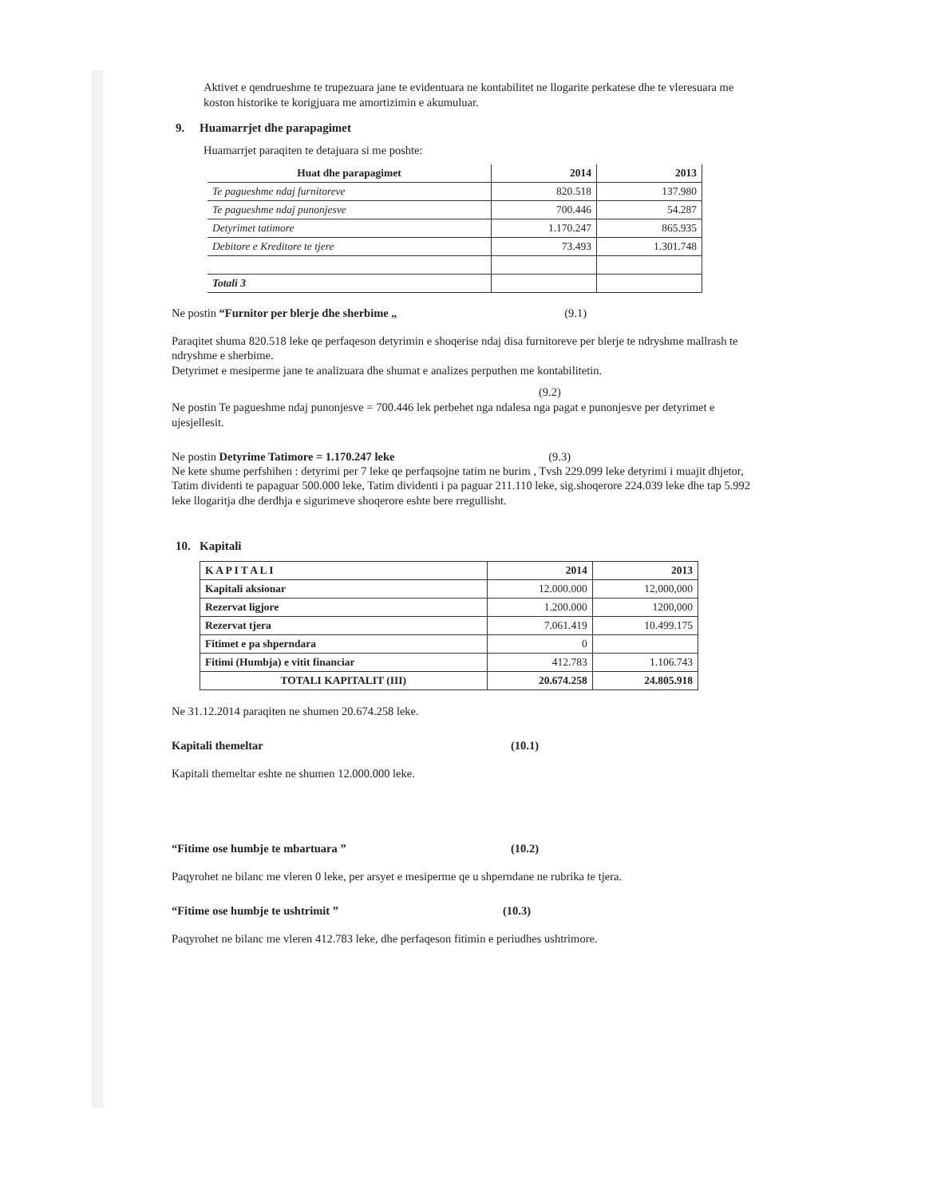Aktivet e qendrueshme te trupezuara jane te evidentuara ne kontabilitet ne llogarite perkatese dhe te vleresuara me koston historike te korigjuara me amortizimin e akumuluar.
9. Huamarrjet dhe parapagimet
Huamarrjet paraqiten te detajuara si me poshte:
| Huat dhe parapagimet | 2014 | 2013 |
| --- | --- | --- |
| Te pagueshme ndaj furnitoreve | 820.518 | 137.980 |
| Te pagueshme ndaj punonjesve | 700.446 | 54.287 |
| Detyrimet tatimore | 1.170.247 | 865.935 |
| Debitore e Kreditore te tjere | 73.493 | 1.301.748 |
| Totali 3 | | |
Ne postin “Furnitor per blerje dhe sherbime „ (9.1)
Paraqitet shuma 820.518 leke qe perfaqeson detyrimin e shoqerise ndaj disa furnitoreve per blerje te ndryshme mallrash te ndryshme e sherbime.
Detyrimet e mesiperme jane te analizuara dhe shumat e analizes perputhen me kontabilitetin.
(9.2)
Ne postin Te pagueshme ndaj punonjesve = 700.446 lek perbehet nga ndalesa nga pagat e punonjesve per detyrimet e ujesjellesit.
Ne postin Detyrime Tatimore = 1.170.247 leke (9.3)
Ne kete shume perfshihen : detyrimi per 7 leke qe perfaqsojne tatim ne burim , Tvsh 229.099 leke detyrimi i muajit dhjetor, Tatim dividenti te papaguar 500.000 leke, Tatim dividenti i pa paguar 211.110 leke, sig.shoqerore 224.039 leke dhe tap 5.992 leke llogaritja dhe derdhja e sigurimeve shoqerore eshte bere rregullisht.
10. Kapitali
| K A P I T A L I | 2014 | 2013 |
| --- | --- | --- |
| Kapitali aksionar | 12.000.000 | 12,000,000 |
| Rezervat ligjore | 1.200.000 | 1200,000 |
| Rezervat tjera | 7.061.419 | 10.499.175 |
| Fitimet e pa shperndara | 0 | |
| Fitimi (Humbja) e vitit financiar | 412.783 | 1.106.743 |
| TOTALI KAPITALIT (III) | 20.674.258 | 24.805.918 |
Ne 31.12.2014 paraqiten ne shumen 20.674.258 leke.
Kapitali themeltar (10.1)
Kapitali themeltar eshte ne shumen 12.000.000 leke.
“Fitime ose humbje te mbartuara ” (10.2)
Paqyrohet ne bilanc me vleren 0 leke, per arsyet e mesiperme qe u shperndane ne rubrika te tjera.
“Fitime ose humbje te ushtrimit ” (10.3)
Paqyrohet ne bilanc me vleren 412.783 leke, dhe perfaqeson fitimin e periudhes ushtrimore.